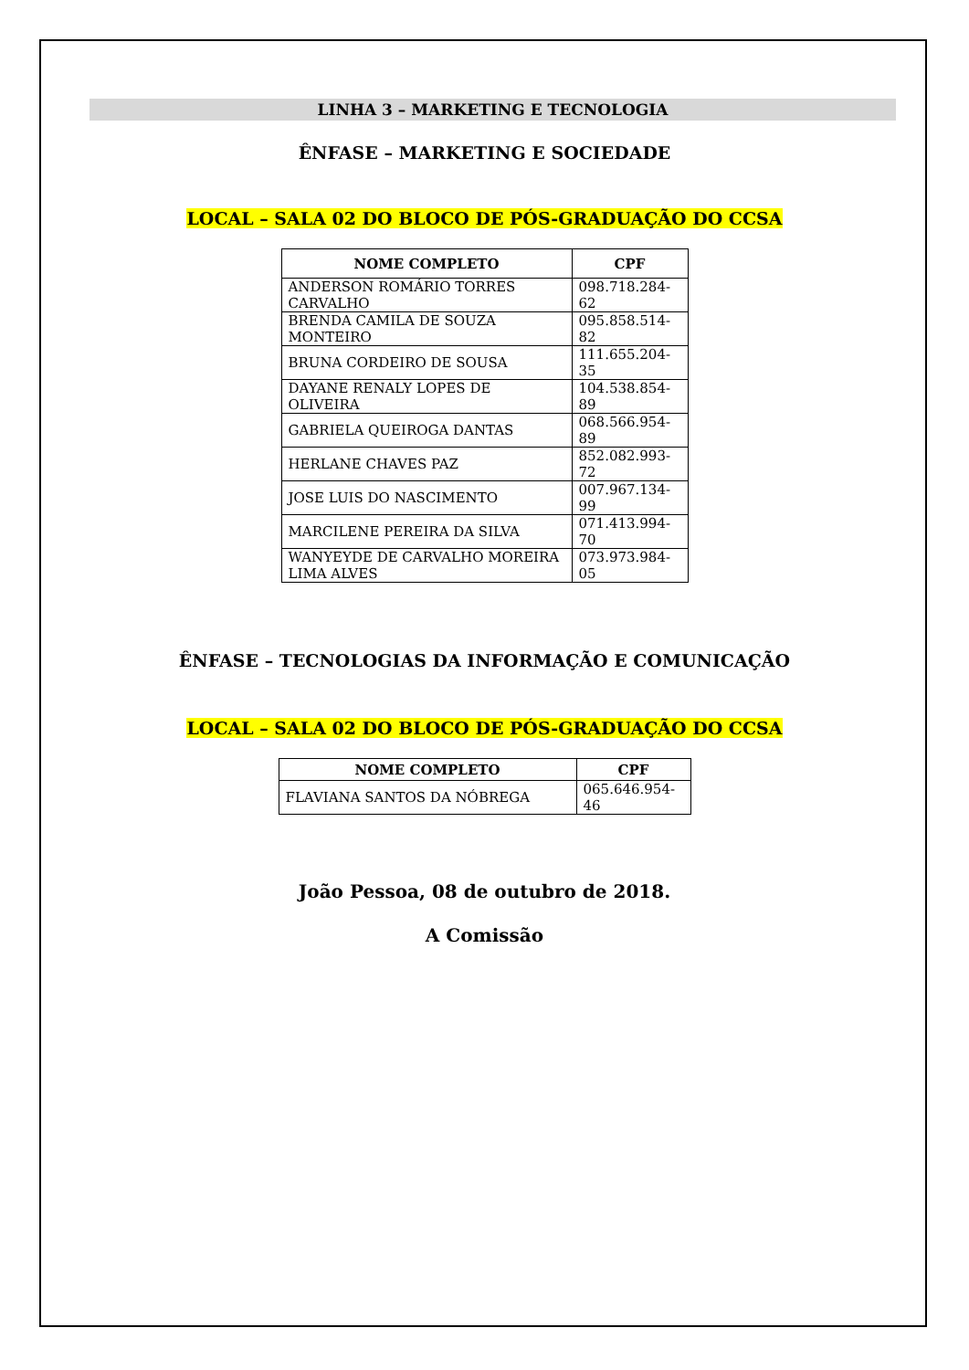LINHA 3 – MARKETING E TECNOLOGIA
ÊNFASE – MARKETING E SOCIEDADE
LOCAL – SALA 02 DO BLOCO DE PÓS-GRADUAÇÃO DO CCSA
| NOME COMPLETO | CPF |
| --- | --- |
| ANDERSON ROMÁRIO TORRES CARVALHO | 098.718.284-62 |
| BRENDA CAMILA DE SOUZA MONTEIRO | 095.858.514-82 |
| BRUNA CORDEIRO DE SOUSA | 111.655.204-35 |
| DAYANE RENALY LOPES DE OLIVEIRA | 104.538.854-89 |
| GABRIELA QUEIROGA DANTAS | 068.566.954-89 |
| HERLANE CHAVES PAZ | 852.082.993-72 |
| JOSE LUIS DO NASCIMENTO | 007.967.134-99 |
| MARCILENE PEREIRA DA SILVA | 071.413.994-70 |
| WANYEYDE DE CARVALHO MOREIRA LIMA ALVES | 073.973.984-05 |
ÊNFASE – TECNOLOGIAS DA INFORMAÇÃO E COMUNICAÇÃO
LOCAL – SALA 02 DO BLOCO DE PÓS-GRADUAÇÃO DO CCSA
| NOME COMPLETO | CPF |
| --- | --- |
| FLAVIANA SANTOS DA NÓBREGA | 065.646.954-46 |
João Pessoa, 08 de outubro de 2018.
A Comissão